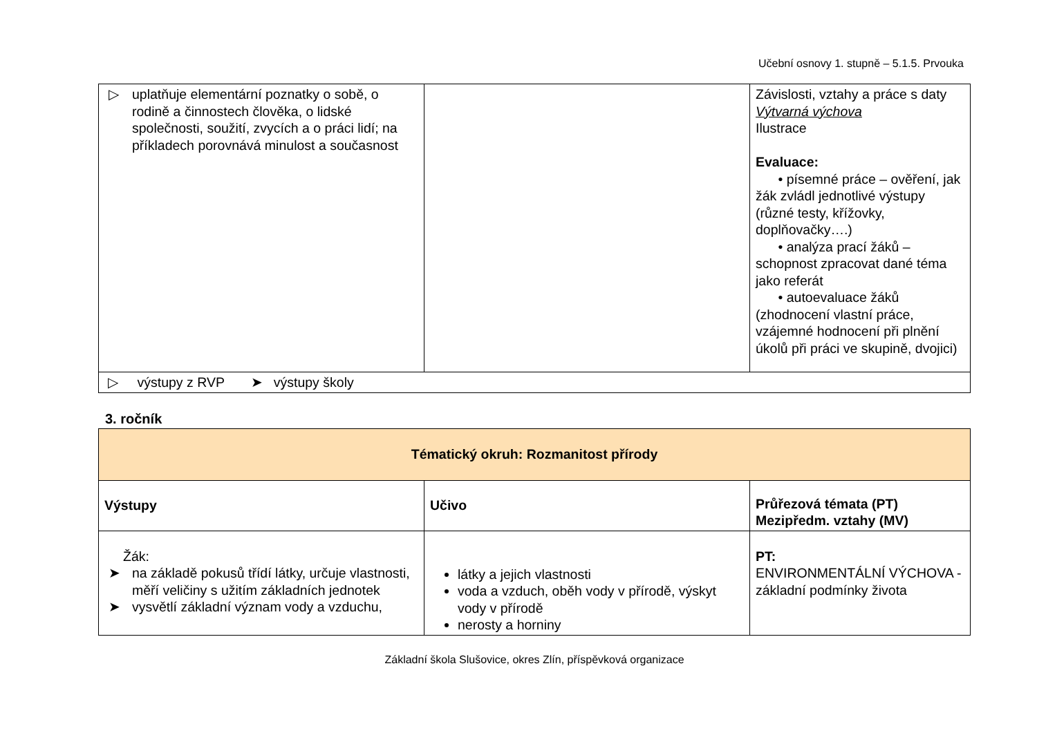Učební osnovy 1. stupně – 5.1.5. Prvouka
| ▷ uplatňuje elementární poznatky o sobě, o rodině a činnostech člověka, o lidské společnosti, soužití, zvycích a o práci lidí; na příkladech porovnává minulost a současnost | | Závislosti, vztahy a práce s daty Výtvarná výchova Ilustrace Evaluace: • písemné práce – ověření, jak žák zvládl jednotlivé výstupy (různé testy, křížovky, doplňovačky….) • analýza prací žáků – schopnost zpracovat dané téma jako referát • autoevaluace žáků (zhodnocení vlastní práce, vzájemné hodnocení při plnění úkolů při práci ve skupině, dvojici) |
| ▷ výstupy z RVP ➤ výstupy školy | | |
3. ročník
| Tématický okruh: Rozmanitost přírody | | |
| Výstupy | Učivo | Průřezová témata (PT) Mezipředm. vztahy (MV) |
| Žák: ➤ na základě pokusů třídí látky, určuje vlastnosti, měří veličiny s užitím základních jednotek ➤ vysvětlí základní význam vody a vzduchu, | látky a jejich vlastnosti voda a vzduch, oběh vody v přírodě, výskyt vody v přírodě nerosty a horniny | PT: ENVIRONMENTÁLNÍ VÝCHOVA - základní podmínky života |
Základní škola Slušovice, okres Zlín, příspěvková organizace